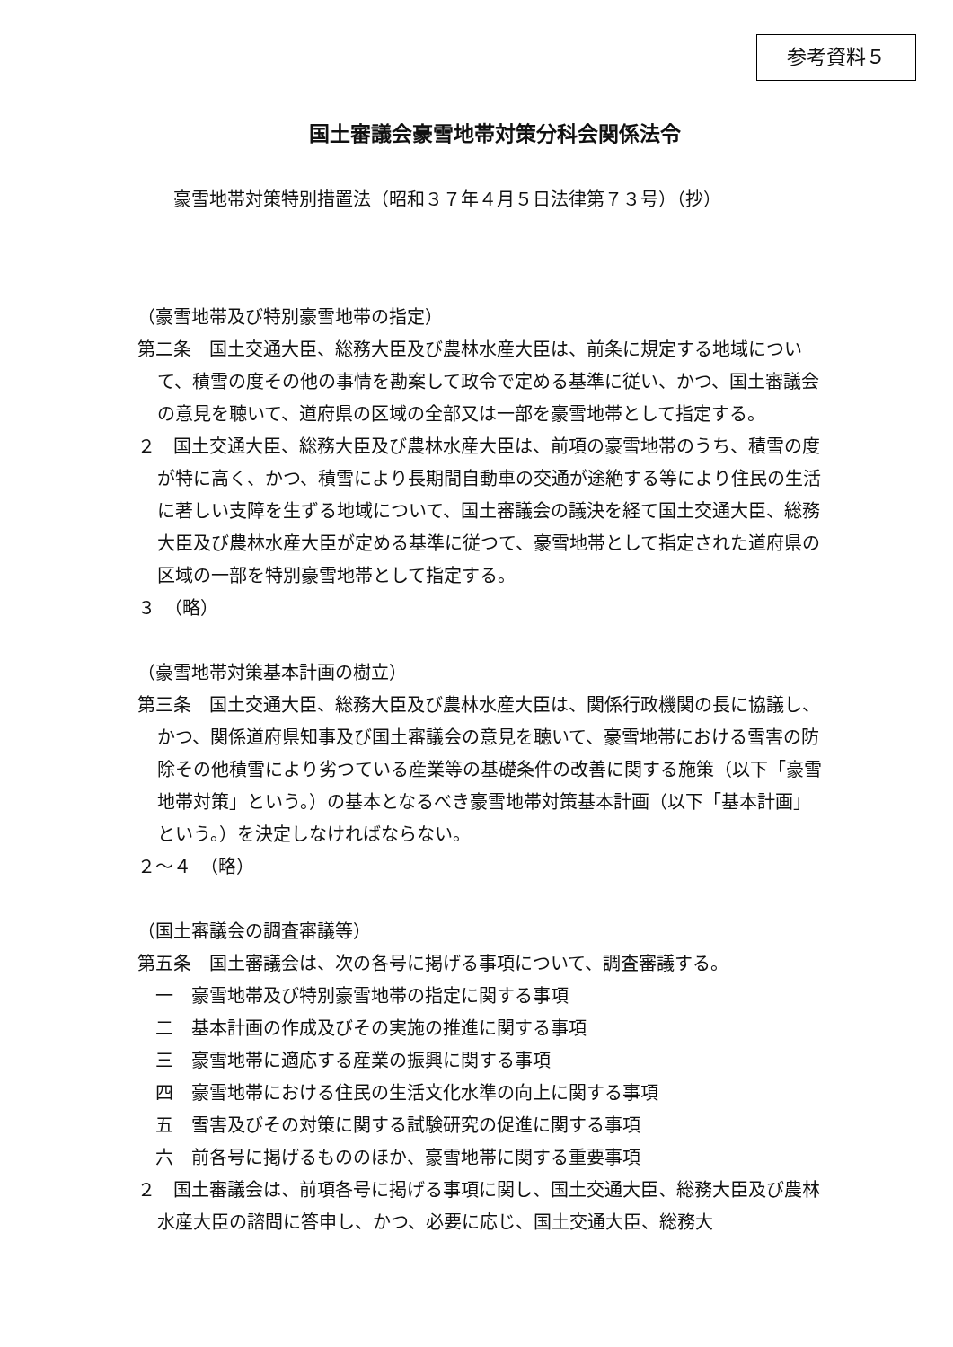参考資料５
国土審議会豪雪地帯対策分科会関係法令
豪雪地帯対策特別措置法（昭和３７年４月５日法律第７３号）（抄）
（豪雪地帯及び特別豪雪地帯の指定）
第二条　国土交通大臣、総務大臣及び農林水産大臣は、前条に規定する地域について、積雪の度その他の事情を勘案して政令で定める基準に従い、かつ、国土審議会の意見を聴いて、道府県の区域の全部又は一部を豪雪地帯として指定する。
２　国土交通大臣、総務大臣及び農林水産大臣は、前項の豪雪地帯のうち、積雪の度が特に高く、かつ、積雪により長期間自動車の交通が途絶する等により住民の生活に著しい支障を生ずる地域について、国土審議会の議決を経て国土交通大臣、総務大臣及び農林水産大臣が定める基準に従つて、豪雪地帯として指定された道府県の区域の一部を特別豪雪地帯として指定する。
３　（略）
（豪雪地帯対策基本計画の樹立）
第三条　国土交通大臣、総務大臣及び農林水産大臣は、関係行政機関の長に協議し、かつ、関係道府県知事及び国土審議会の意見を聴いて、豪雪地帯における雪害の防除その他積雪により劣つている産業等の基礎条件の改善に関する施策（以下「豪雪地帯対策」という。）の基本となるべき豪雪地帯対策基本計画（以下「基本計画」という。）を決定しなければならない。
２～４　（略）
（国土審議会の調査審議等）
第五条　国土審議会は、次の各号に掲げる事項について、調査審議する。
一　豪雪地帯及び特別豪雪地帯の指定に関する事項
二　基本計画の作成及びその実施の推進に関する事項
三　豪雪地帯に適応する産業の振興に関する事項
四　豪雪地帯における住民の生活文化水準の向上に関する事項
五　雪害及びその対策に関する試験研究の促進に関する事項
六　前各号に掲げるもののほか、豪雪地帯に関する重要事項
２　国土審議会は、前項各号に掲げる事項に関し、国土交通大臣、総務大臣及び農林水産大臣の諮問に答申し、かつ、必要に応じ、国土交通大臣、総務大